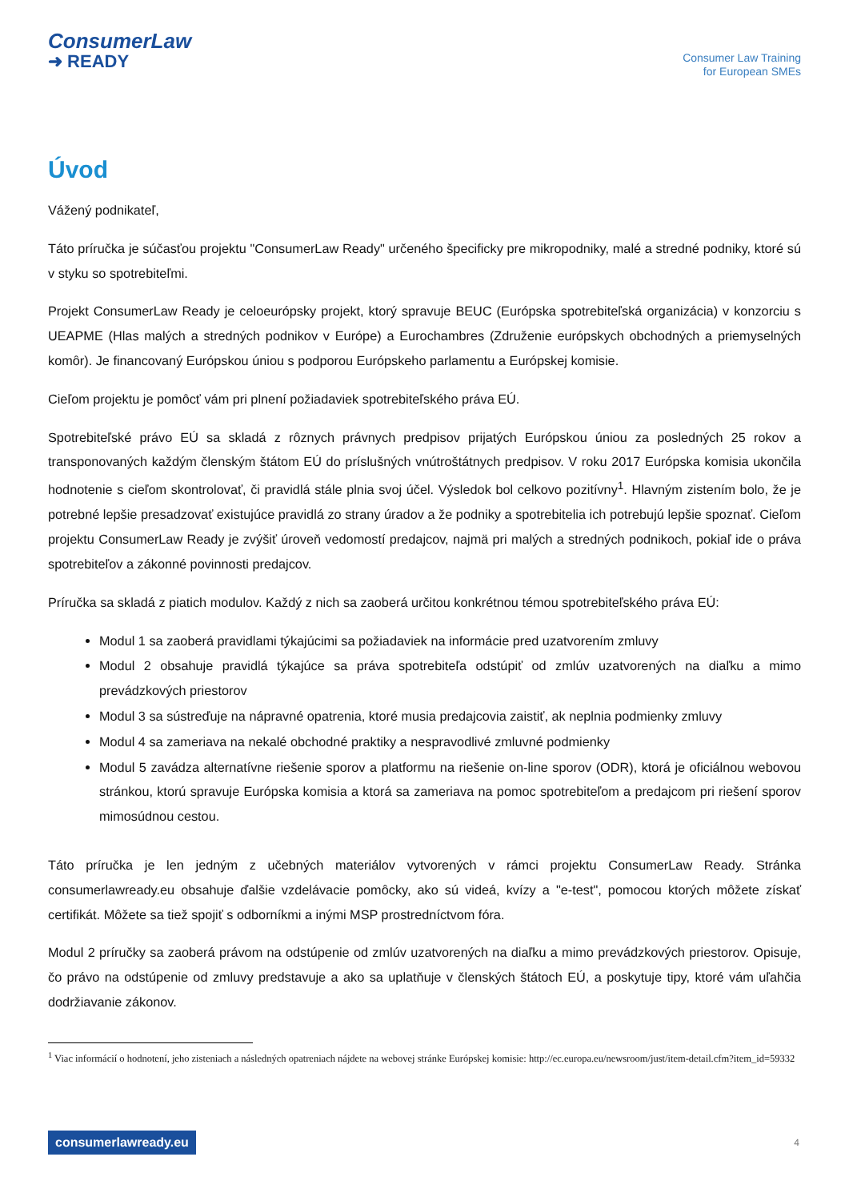ConsumerLaw
➜ READY
Consumer Law Training
for European SMEs
Úvod
Vážený podnikateľ,
Táto príručka je súčasťou projektu "ConsumerLaw Ready" určeného špecificky pre mikropodniky, malé a stredné podniky, ktoré sú v styku so spotrebiteľmi.
Projekt ConsumerLaw Ready je celoeurópsky projekt, ktorý spravuje BEUC (Európska spotrebiteľská organizácia) v konzorciu s UEAPME (Hlas malých a stredných podnikov v Európe) a Eurochambres (Združenie európskych obchodných a priemyselných komôr). Je financovaný Európskou úniou s podporou Európskeho parlamentu a Európskej komisie.
Cieľom projektu je pomôcť vám pri plnení požiadaviek spotrebiteľského práva EÚ.
Spotrebiteľské právo EÚ sa skladá z rôznych právnych predpisov prijatých Európskou úniou za posledných 25 rokov a transponovaných každým členským štátom EÚ do príslušných vnútroštátnych predpisov. V roku 2017 Európska komisia ukončila hodnotenie s cieľom skontrolovať, či pravidlá stále plnia svoj účel. Výsledok bol celkovo pozitívny<sup>1</sup>. Hlavným zistením bolo, že je potrebné lepšie presadzovať existujúce pravidlá zo strany úradov a že podniky a spotrebitelia ich potrebujú lepšie spoznať. Cieľom projektu ConsumerLaw Ready je zvýšiť úroveň vedomostí predajcov, najmä pri malých a stredných podnikoch, pokiaľ ide o práva spotrebiteľov a zákonné povinnosti predajcov.
Príručka sa skladá z piatich modulov. Každý z nich sa zaoberá určitou konkrétnou témou spotrebiteľského práva EÚ:
Modul 1 sa zaoberá pravidlami týkajúcimi sa požiadaviek na informácie pred uzatvorením zmluvy
Modul 2 obsahuje pravidlá týkajúce sa práva spotrebiteľa odstúpiť od zmlúv uzatvorených na diaľku a mimo prevádzkových priestorov
Modul 3 sa sústreďuje na nápravné opatrenia, ktoré musia predajcovia zaistiť, ak neplnia podmienky zmluvy
Modul 4 sa zameriava na nekalé obchodné praktiky a nespravodlivé zmluvné podmienky
Modul 5 zavádza alternatívne riešenie sporov a platformu na riešenie on-line sporov (ODR), ktorá je oficiálnou webovou stránkou, ktorú spravuje Európska komisia a ktorá sa zameriava na pomoc spotrebiteľom a predajcom pri riešení sporov mimosúdnou cestou.
Táto príručka je len jedným z učebných materiálov vytvorených v rámci projektu ConsumerLaw Ready. Stránka consumerlawready.eu obsahuje ďalšie vzdelávacie pomôcky, ako sú videá, kvízy a "e-test", pomocou ktorých môžete získať certifikát. Môžete sa tiež spojiť s odborníkmi a inými MSP prostredníctvom fóra.
Modul 2 príručky sa zaoberá právom na odstúpenie od zmlúv uzatvorených na diaľku a mimo prevádzkových priestorov. Opisuje, čo právo na odstúpenie od zmluvy predstavuje a ako sa uplatňuje v členských štátoch EÚ, a poskytuje tipy, ktoré vám uľahčia dodržiavanie zákonov.
<sup>1</sup> Viac informácií o hodnotení, jeho zisteniach a následných opatreniach nájdete na webovej stránke Európskej komisie: http://ec.europa.eu/newsroom/just/item-detail.cfm?item_id=59332
consumerlawready.eu 4